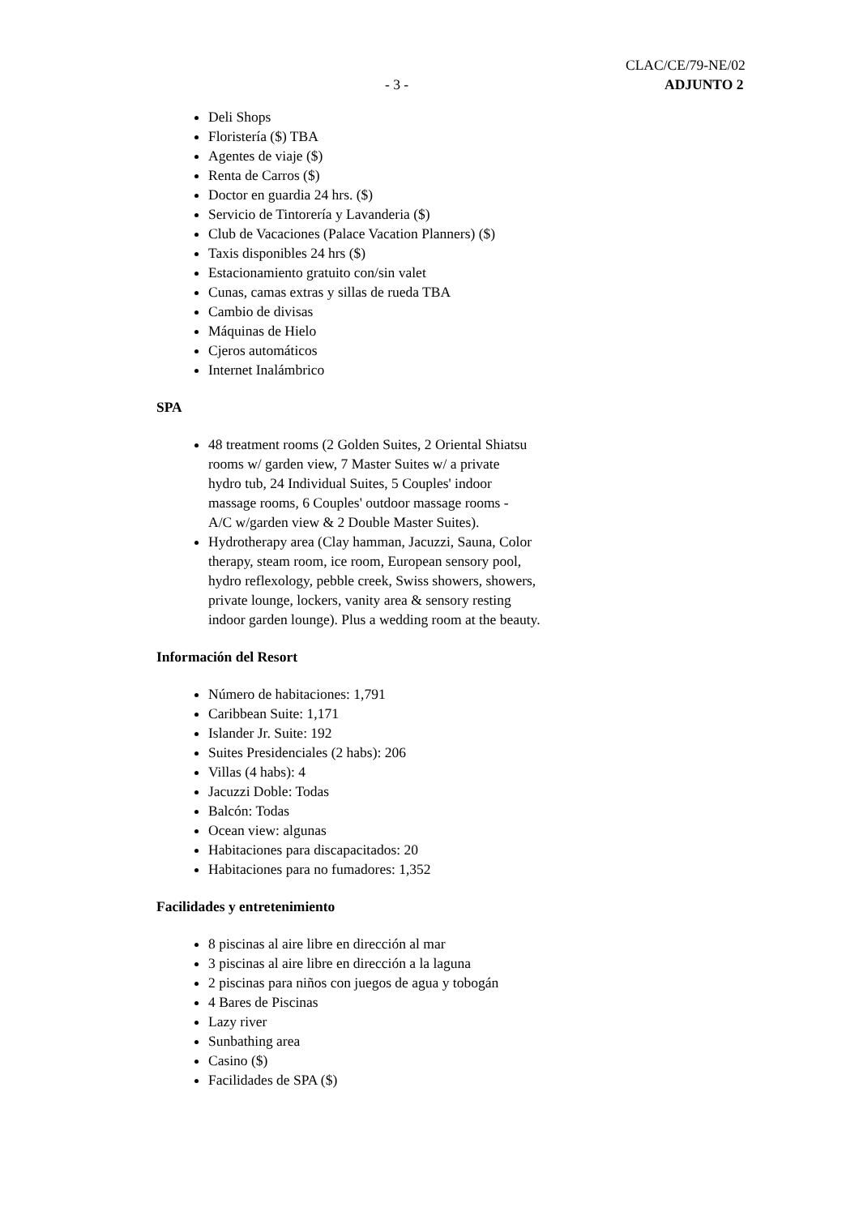CLAC/CE/79-NE/02
- 3 - ADJUNTO 2
Deli Shops
Floristería ($) TBA
Agentes de viaje ($)
Renta de Carros ($)
Doctor en guardia 24 hrs. ($)
Servicio de Tintorería y Lavanderia ($)
Club de Vacaciones (Palace Vacation Planners) ($)
Taxis disponibles 24 hrs ($)
Estacionamiento gratuito con/sin valet
Cunas, camas extras y sillas de rueda TBA
Cambio de divisas
Máquinas de Hielo
Cjeros automáticos
Internet Inalámbrico
SPA
48 treatment rooms (2 Golden Suites, 2 Oriental Shiatsu rooms w/ garden view, 7 Master Suites w/ a private hydro tub, 24 Individual Suites, 5 Couples' indoor massage rooms, 6 Couples' outdoor massage rooms - A/C w/garden view & 2 Double Master Suites).
Hydrotherapy area (Clay hamman, Jacuzzi, Sauna, Color therapy, steam room, ice room, European sensory pool, hydro reflexology, pebble creek, Swiss showers, showers, private lounge, lockers, vanity area & sensory resting indoor garden lounge). Plus a wedding room at the beauty.
Información del Resort
Número de habitaciones: 1,791
Caribbean Suite: 1,171
Islander Jr. Suite: 192
Suites Presidenciales (2 habs): 206
Villas (4 habs): 4
Jacuzzi Doble: Todas
Balcón: Todas
Ocean view: algunas
Habitaciones para discapacitados: 20
Habitaciones para no fumadores: 1,352
Facilidades y entretenimiento
8 piscinas al aire libre en dirección al mar
3 piscinas al aire libre en dirección a la laguna
2 piscinas para niños con juegos de agua y tobogán
4 Bares de Piscinas
Lazy river
Sunbathing area
Casino ($)
Facilidades de SPA ($)